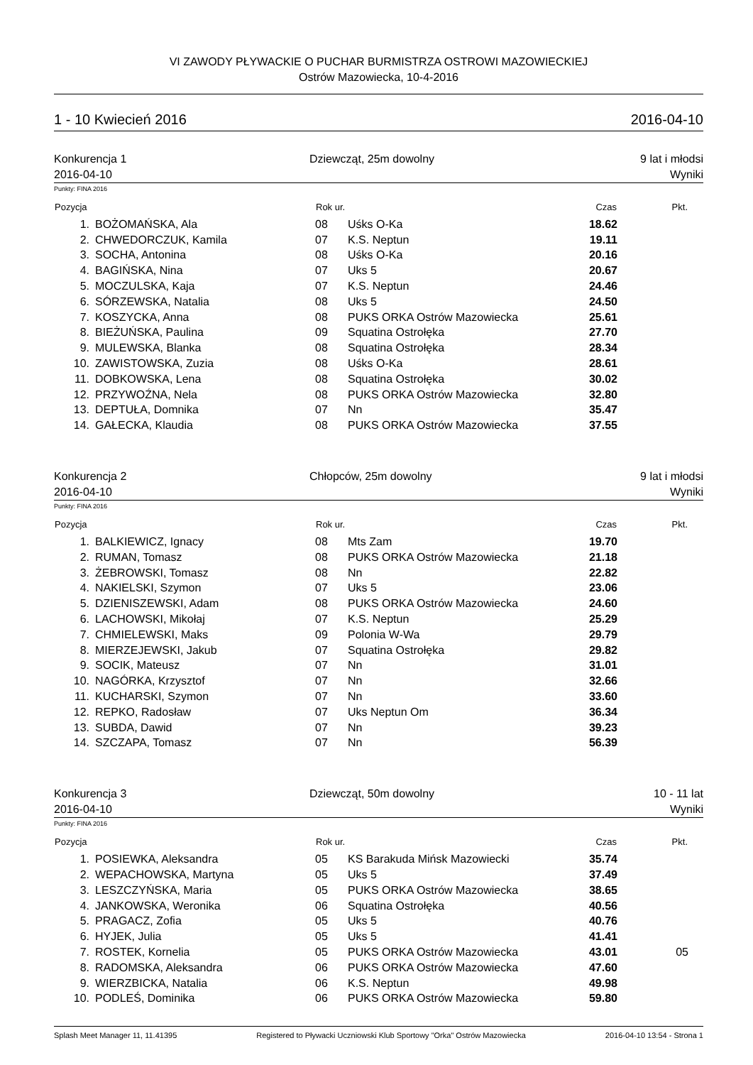VI ZAWODY PŁYWACKIE O PUCHAR BURMISTRZA OSTROWI MAZOWIECKIEJ
Ostrów Mazowiecka, 10-4-2016
1 - 10 Kwiecień 2016 2016-04-10
Konkurencja 1 Dziewcząt, 25m dowolny 9 lat i młodsi 2016-04-10 Wyniki
Punkty: FINA 2016
| Pozycja | | Rok ur. | | Czas | Pkt. |
| --- | --- | --- | --- | --- | --- |
| 1. | BOŻOMAŃSKA, Ala | 08 | Uśks O-Ka | 18.62 | |
| 2. | CHWEDORCZUK, Kamila | 07 | K.S. Neptun | 19.11 | |
| 3. | SOCHA, Antonina | 08 | Uśks O-Ka | 20.16 | |
| 4. | BAGIŃSKA, Nina | 07 | Uks 5 | 20.67 | |
| 5. | MOCZULSKA, Kaja | 07 | K.S. Neptun | 24.46 | |
| 6. | SÓRZEWSKA, Natalia | 08 | Uks 5 | 24.50 | |
| 7. | KOSZYCKA, Anna | 08 | PUKS ORKA Ostrów Mazowiecka | 25.61 | |
| 8. | BIEŻUŃSKA, Paulina | 09 | Squatina Ostrołęka | 27.70 | |
| 9. | MULEWSKA, Blanka | 08 | Squatina Ostrołęka | 28.34 | |
| 10. | ZAWISTOWSKA, Zuzia | 08 | Uśks O-Ka | 28.61 | |
| 11. | DOBKOWSKA, Lena | 08 | Squatina Ostrołęka | 30.02 | |
| 12. | PRZYWOŹNA, Nela | 08 | PUKS ORKA Ostrów Mazowiecka | 32.80 | |
| 13. | DEPTUŁA, Domnika | 07 | Nn | 35.47 | |
| 14. | GAŁECKA, Klaudia | 08 | PUKS ORKA Ostrów Mazowiecka | 37.55 | |
Konkurencja 2 Chłopców, 25m dowolny 9 lat i młodsi 2016-04-10 Wyniki
Punkty: FINA 2016
| Pozycja | | Rok ur. | | Czas | Pkt. |
| --- | --- | --- | --- | --- | --- |
| 1. | BALKIEWICZ, Ignacy | 08 | Mts Zam | 19.70 | |
| 2. | RUMAN, Tomasz | 08 | PUKS ORKA Ostrów Mazowiecka | 21.18 | |
| 3. | ŻEBROWSKI, Tomasz | 08 | Nn | 22.82 | |
| 4. | NAKIELSKI, Szymon | 07 | Uks 5 | 23.06 | |
| 5. | DZIENISZEWSKI, Adam | 08 | PUKS ORKA Ostrów Mazowiecka | 24.60 | |
| 6. | LACHOWSKI, Mikołaj | 07 | K.S. Neptun | 25.29 | |
| 7. | CHMIELEWSKI, Maks | 09 | Polonia W-Wa | 29.79 | |
| 8. | MIERZEJEWSKI, Jakub | 07 | Squatina Ostrołęka | 29.82 | |
| 9. | SOCIK, Mateusz | 07 | Nn | 31.01 | |
| 10. | NAGÓRKA, Krzysztof | 07 | Nn | 32.66 | |
| 11. | KUCHARSKI, Szymon | 07 | Nn | 33.60 | |
| 12. | REPKO, Radosław | 07 | Uks Neptun Om | 36.34 | |
| 13. | SUBDA, Dawid | 07 | Nn | 39.23 | |
| 14. | SZCZAPA, Tomasz | 07 | Nn | 56.39 | |
Konkurencja 3 Dziewcząt, 50m dowolny 10 - 11 lat 2016-04-10 Wyniki
Punkty: FINA 2016
| Pozycja | | Rok ur. | | Czas | Pkt. |
| --- | --- | --- | --- | --- | --- |
| 1. | POSIEWKA, Aleksandra | 05 | KS Barakuda Mińsk Mazowiecki | 35.74 | |
| 2. | WEPACHOWSKA, Martyna | 05 | Uks 5 | 37.49 | |
| 3. | LESZCZYŃSKA, Maria | 05 | PUKS ORKA Ostrów Mazowiecka | 38.65 | |
| 4. | JANKOWSKA, Weronika | 06 | Squatina Ostrołęka | 40.56 | |
| 5. | PRAGACZ, Zofia | 05 | Uks 5 | 40.76 | |
| 6. | HYJEK, Julia | 05 | Uks 5 | 41.41 | |
| 7. | ROSTEK, Kornelia | 05 | PUKS ORKA Ostrów Mazowiecka | 43.01 | 05 |
| 8. | RADOMSKA, Aleksandra | 06 | PUKS ORKA Ostrów Mazowiecka | 47.60 | |
| 9. | WIERZBICKA, Natalia | 06 | K.S. Neptun | 49.98 | |
| 10. | PODLEŚ, Dominika | 06 | PUKS ORKA Ostrów Mazowiecka | 59.80 | |
Splash Meet Manager 11, 11.41395 Registered to Pływacki Uczniowski Klub Sportowy "Orka" Ostrów Mazowiecka 2016-04-10 13:54 - Strona 1